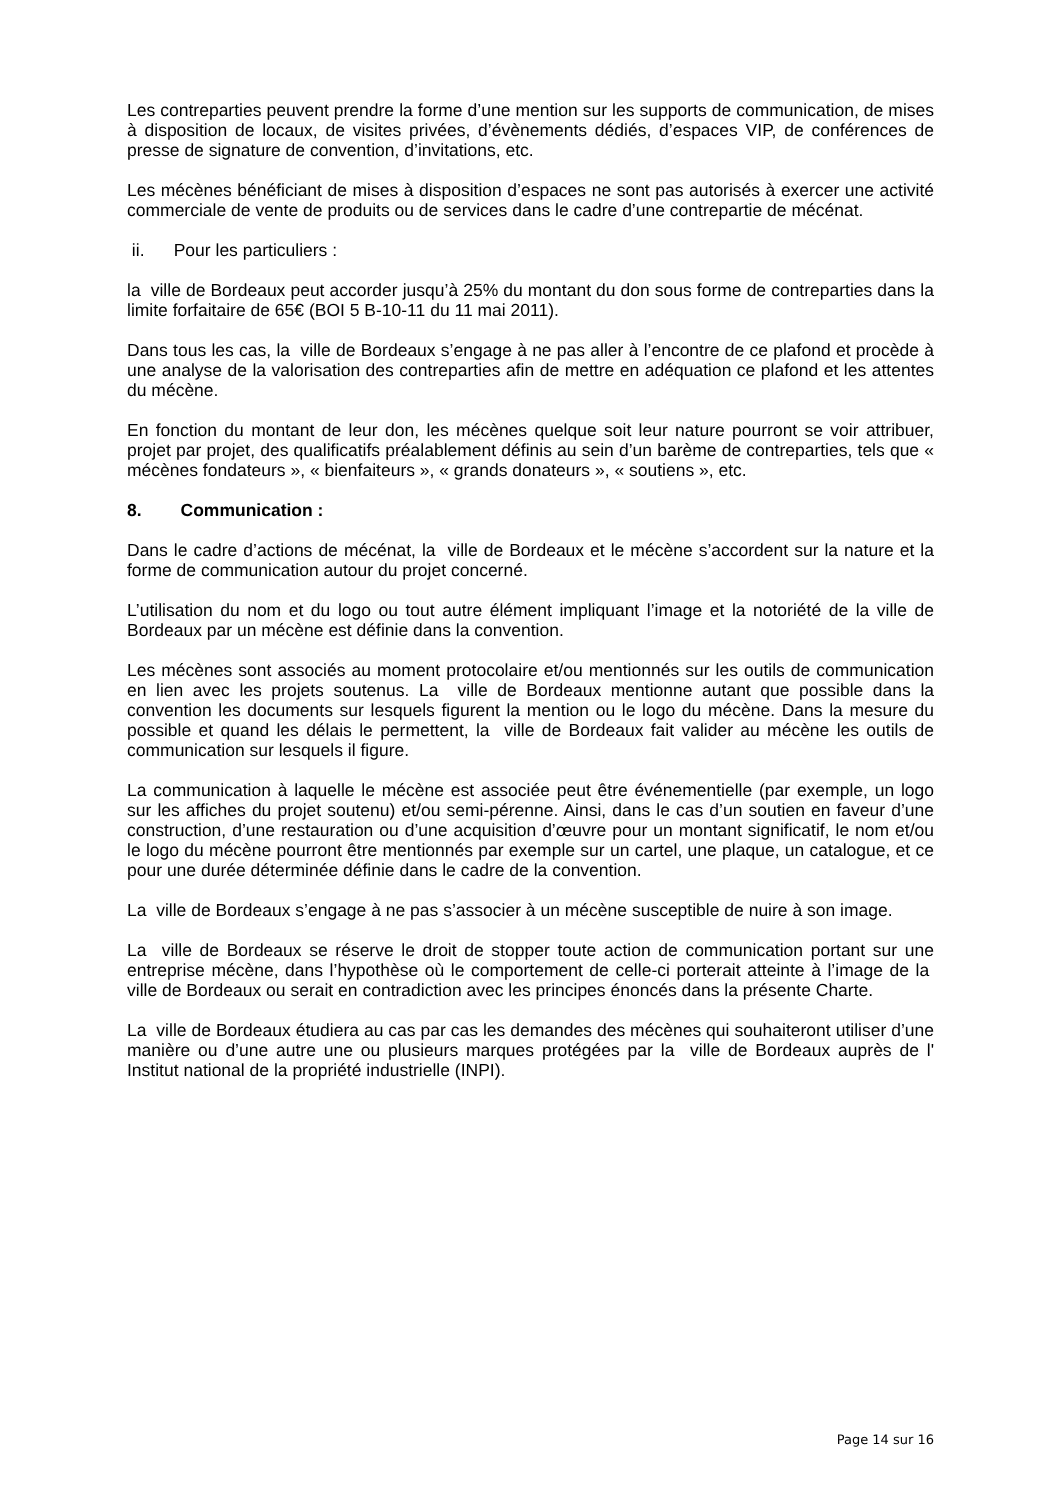Les contreparties peuvent prendre la forme d’une mention sur les supports de communication, de mises à disposition de locaux, de visites privées, d’évènements dédiés, d’espaces VIP, de conférences de presse de signature de convention, d’invitations, etc.
Les mécènes bénéficiant de mises à disposition d’espaces ne sont pas autorisés à exercer une activité commerciale de vente de produits ou de services dans le cadre d’une contrepartie de mécénat.
ii. Pour les particuliers :
la ville de Bordeaux peut accorder jusqu’à 25% du montant du don sous forme de contreparties dans la limite forfaitaire de 65€ (BOI 5 B-10-11 du 11 mai 2011).
Dans tous les cas, la ville de Bordeaux s’engage à ne pas aller à l’encontre de ce plafond et procède à une analyse de la valorisation des contreparties afin de mettre en adéquation ce plafond et les attentes du mécène.
En fonction du montant de leur don, les mécènes quelque soit leur nature pourront se voir attribuer, projet par projet, des qualificatifs préalablement définis au sein d’un barème de contreparties, tels que « mécènes fondateurs », « bienfaiteurs », « grands donateurs », « soutiens », etc.
8. Communication :
Dans le cadre d’actions de mécénat, la ville de Bordeaux et le mécène s’accordent sur la nature et la forme de communication autour du projet concerné.
L’utilisation du nom et du logo ou tout autre élément impliquant l’image et la notoriété de la ville de Bordeaux par un mécène est définie dans la convention.
Les mécènes sont associés au moment protocolaire et/ou mentionnés sur les outils de communication en lien avec les projets soutenus. La ville de Bordeaux mentionne autant que possible dans la convention les documents sur lesquels figurent la mention ou le logo du mécène. Dans la mesure du possible et quand les délais le permettent, la ville de Bordeaux fait valider au mécène les outils de communication sur lesquels il figure.
La communication à laquelle le mécène est associée peut être événementielle (par exemple, un logo sur les affiches du projet soutenu) et/ou semi-pérenne. Ainsi, dans le cas d’un soutien en faveur d’une construction, d’une restauration ou d’une acquisition d’œuvre pour un montant significatif, le nom et/ou le logo du mécène pourront être mentionnés par exemple sur un cartel, une plaque, un catalogue, et ce pour une durée déterminée définie dans le cadre de la convention.
La ville de Bordeaux s’engage à ne pas s’associer à un mécène susceptible de nuire à son image.
La ville de Bordeaux se réserve le droit de stopper toute action de communication portant sur une entreprise mécène, dans l’hypothèse où le comportement de celle-ci porterait atteinte à l’image de la ville de Bordeaux ou serait en contradiction avec les principes énoncés dans la présente Charte.
La ville de Bordeaux étudiera au cas par cas les demandes des mécènes qui souhaiteront utiliser d’une manière ou d’une autre une ou plusieurs marques protégées par la ville de Bordeaux auprès de l' Institut national de la propriété industrielle (INPI).
Page 14 sur 16